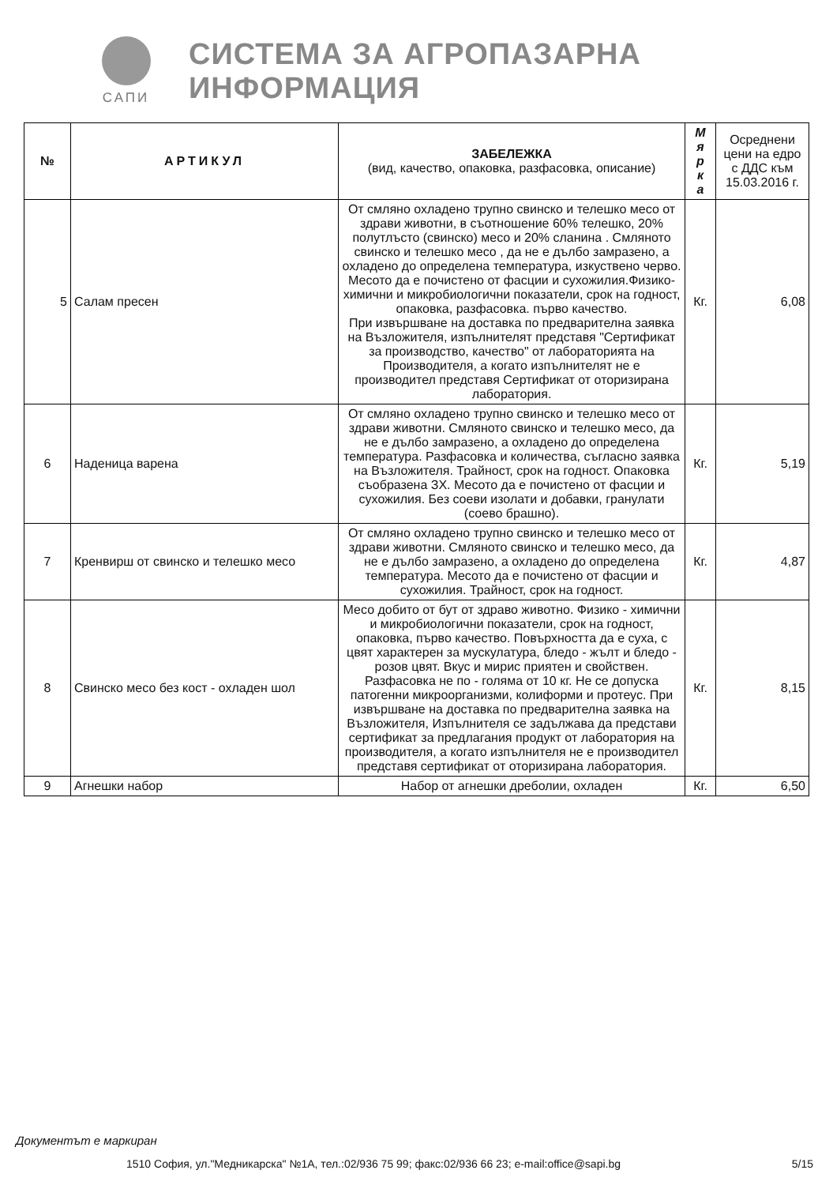САПИ
СИСТЕМА ЗА АГРОПАЗАРНА ИНФОРМАЦИЯ
| № | АРТИКУЛ | ЗАБЕЛЕЖКА (вид, качество, опаковка, разфасовка, описание) | М я р к а | Осреднени цени на едро с ДДС към 15.03.2016 г. |
| --- | --- | --- | --- | --- |
| 5 | Салам пресен | От смляно охладено трупно свинско и телешко месо от здрави животни, в съотношение 60% телешко, 20% полутлъсто (свинско) месо и 20% сланина . Смляното свинско и телешко месо , да не е дълбо замразено, а охладено до определена температура, изкуствено черво. Месото да е почистено от фасции и сухожилия.Физико-химични и микробиологични показатели, срок на годност, опаковка, разфасовка. първо качество. При извършване на доставка по предварителна заявка на Възложителя, изпълнителят представя "Сертификат за производство, качество" от лабораторията на Производителя, а когато изпълнителят не е производител представя Сертификат от оторизирана лаборатория. | Кг. | 6,08 |
| 6 | Наденица варена | От смляно охладено трупно свинско и телешко месо от здрави животни. Смляното свинско и телешко месо, да не е дълбо замразено, а охладено до определена температура. Разфасовка и количества, съгласно заявка на Възложителя. Трайност, срок на годност. Опаковка съобразена ЗХ. Месото да е почистено от фасции и сухожилия. Без соеви изолати и добавки, гранулати (соево брашно). | Кг. | 5,19 |
| 7 | Кренвирш от свинско и телешко месо | От смляно охладено трупно свинско и телешко месо от здрави животни. Смляното свинско и телешко месо, да не е дълбо замразено, а охладено до определена температура. Месото да е почистено от фасции и сухожилия. Трайност, срок на годност. | Кг. | 4,87 |
| 8 | Свинско месо без кост - охладен шол | Месо добито от бут от здраво животно. Физико - химични и микробиологични показатели, срок на годност, опаковка, първо качество. Повърхността да е суха, с цвят характерен за мускулатура, бледо - жълт и бледо - розов цвят. Вкус и мирис приятен и свойствен. Разфасовка не по - голяма от 10 кг. Не се допуска патогенни микроорганизми, колиформи и протеус. При извършване на доставка по предварителна заявка на Възложителя, Изпълнителя се задължава да представи сертификат за предлагания продукт от лаборатория на производителя, а когато изпълнителя не е производител представя сертификат от оторизирана лаборатория. | Кг. | 8,15 |
| 9 | Агнешки набор | Набор от агнешки дреболии, охладен | Кг. | 6,50 |
Документът е маркиран
1510 София, ул."Медникарска" №1А, тел.:02/936 75 99; факс:02/936 66 23; e-mail:office@sapi.bg 5/15